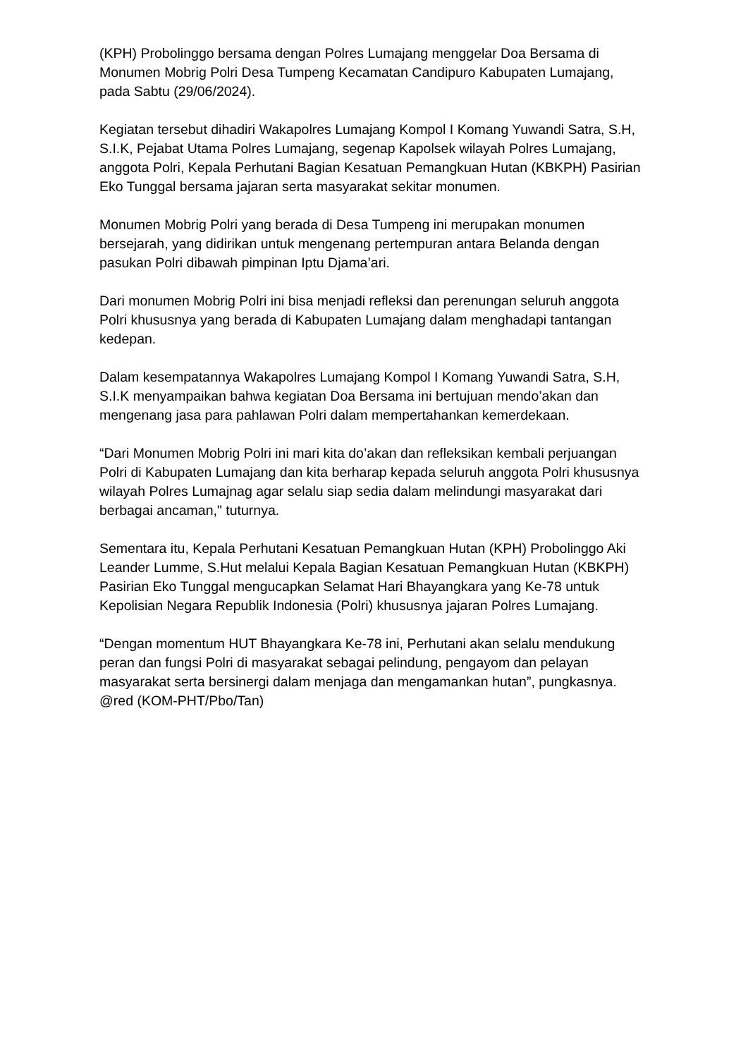(KPH) Probolinggo bersama dengan Polres Lumajang menggelar Doa Bersama di Monumen Mobrig Polri Desa Tumpeng Kecamatan Candipuro Kabupaten Lumajang, pada Sabtu (29/06/2024).
Kegiatan tersebut dihadiri Wakapolres Lumajang Kompol I Komang Yuwandi Satra, S.H, S.I.K, Pejabat Utama Polres Lumajang, segenap Kapolsek wilayah Polres Lumajang, anggota Polri, Kepala Perhutani Bagian Kesatuan Pemangkuan Hutan (KBKPH) Pasirian Eko Tunggal bersama jajaran serta masyarakat sekitar monumen.
Monumen Mobrig Polri yang berada di Desa Tumpeng ini merupakan monumen bersejarah, yang didirikan untuk mengenang pertempuran antara Belanda dengan pasukan Polri dibawah pimpinan Iptu Djama’ari.
Dari monumen Mobrig Polri ini bisa menjadi refleksi dan perenungan seluruh anggota Polri khususnya yang berada di Kabupaten Lumajang dalam menghadapi tantangan kedepan.
Dalam kesempatannya Wakapolres Lumajang Kompol I Komang Yuwandi Satra, S.H, S.I.K menyampaikan bahwa kegiatan Doa Bersama ini bertujuan mendo’akan dan mengenang jasa para pahlawan Polri dalam mempertahankan kemerdekaan.
“Dari Monumen Mobrig Polri ini mari kita do’akan dan refleksikan kembali perjuangan Polri di Kabupaten Lumajang dan kita berharap kepada seluruh anggota Polri khususnya wilayah Polres Lumajnag agar selalu siap sedia dalam melindungi masyarakat dari berbagai ancaman," tuturnya.
Sementara itu, Kepala Perhutani Kesatuan Pemangkuan Hutan (KPH) Probolinggo Aki Leander Lumme, S.Hut melalui Kepala Bagian Kesatuan Pemangkuan Hutan (KBKPH) Pasirian Eko Tunggal mengucapkan Selamat Hari Bhayangkara yang Ke-78 untuk Kepolisian Negara Republik Indonesia (Polri) khususnya jajaran Polres Lumajang.
“Dengan momentum HUT Bhayangkara Ke-78 ini, Perhutani akan selalu mendukung peran dan fungsi Polri di masyarakat sebagai pelindung, pengayom dan pelayan masyarakat serta bersinergi dalam menjaga dan mengamankan hutan”, pungkasnya. @red (KOM-PHT/Pbo/Tan)